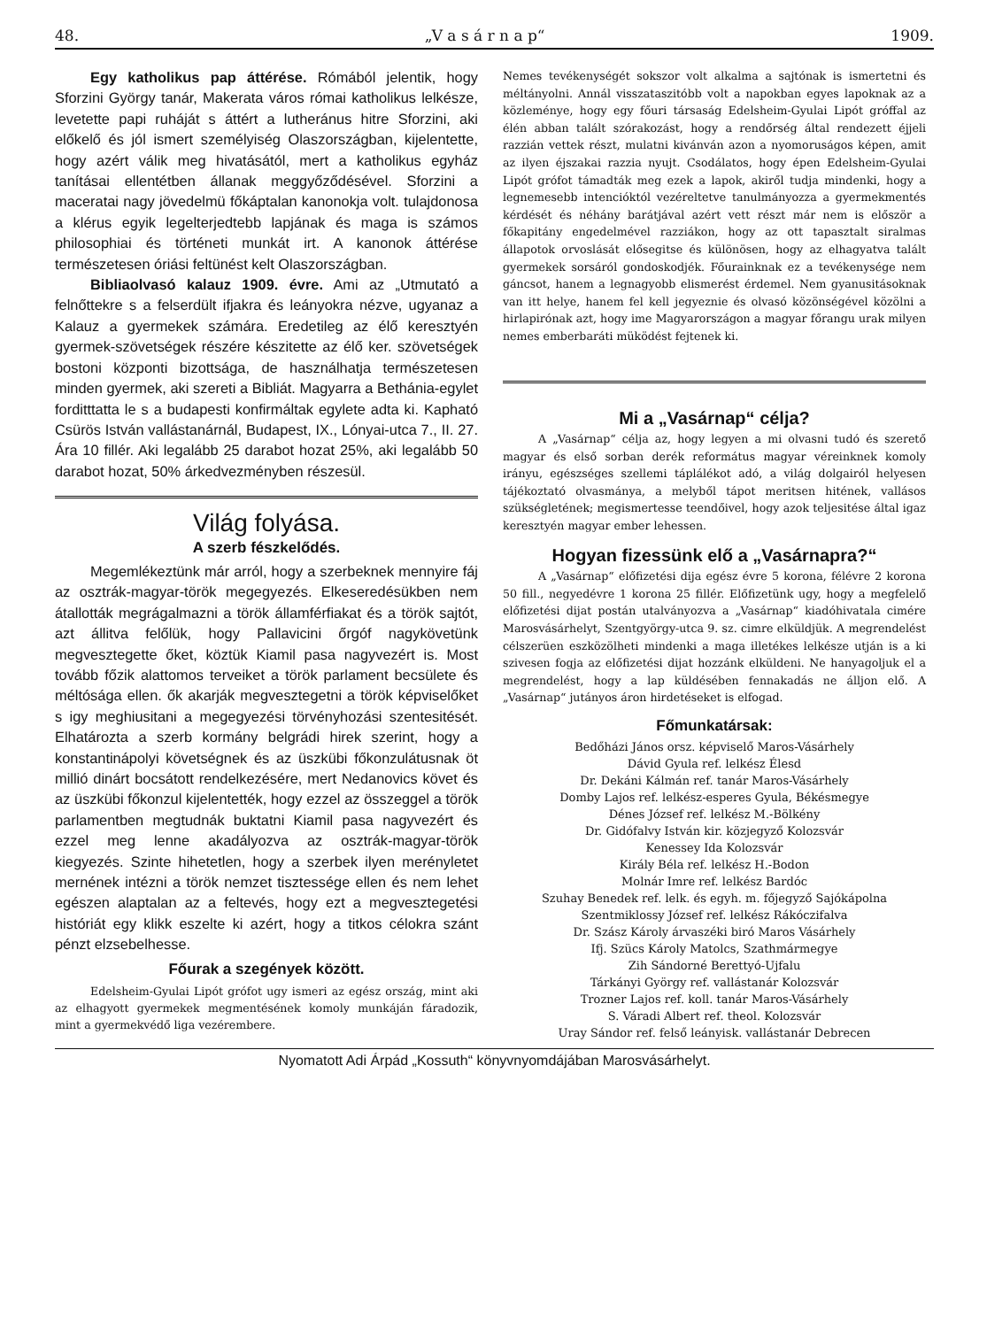48. „V a s á r n a p“1909.
Egy katholikus pap áttérése. Rómából jelentik, hogy Sforzini György tanár, Makerata város római katholikus lelkésze, levetette papi ruháját s áttért a lutheránus hitre Sforzini, aki előkelő és jól ismert személyiség Olaszországban, kijelentette, hogy azért válik meg hivatásától, mert a katholikus egyház tanításai ellentétben állanak meggyőződésével. Sforzini a maceratai nagy jövedelmü főkáptalan kanonokja volt. tulajdonosa a klérus egyik legelterjedtebb lapjának és maga is számos philosophiai és történeti munkát irt. A kanonok áttérése természetesen óriási feltünést kelt Olaszországban.
Bibliaolvasó kalauz 1909. évre. Ami az „Utmutató a felnőttekre s a felserdült ifjakra és leányokra nézve, ugyanaz a Kalauz a gyermekek számára. Eredetileg az élő keresztyén gyermek-szövetségek részére készitette az élő ker. szövetségek bostoni központi bizottsága, de használhatja természetesen minden gyermek, aki szereti a Bibliát. Magyarra a Bethánia-egylet forditttatta le s a budapesti konfirmáltak egylete adta ki. Kapható Csürös István vallástanárnál, Budapest, IX., Lónyai-utca 7., II. 27. Ára 10 fillér. Aki legalább 25 darabot hozat 25%, aki legalább 50 darabot hozat, 50% árkedvezményben részesül.
Világ folyása.
A szerb fészkelődés.
Megemlékeztünk már arról, hogy a szerbeknek mennyire fáj az osztrák-magyar-török megegyezés. Elkeseredésükben nem átallották megrágalmazni a török államférfiakat és a török sajtót, azt állitva felőlük, hogy Pallavicini őrgóf nagykövetünk megvesztegette őket, köztük Kiamil pasa nagyvezért is. Most tovább főzik alattomos terveiket a török parlament becsülete és méltósága ellen. ők akarják megvesztegetni a török képviselőket s igy meghiusitani a megegyezési törvényhozási szentesitését. Elhatározta a szerb kormány belgrádi hirek szerint, hogy a konstantinápolyi követségnek és az üszkübi főkonzulátusnak öt millió dinárt bocsátott rendelkezésére, mert Nedanovics követ és az üszkübi főkonzul kijelentették, hogy ezzel az összeggel a török parlamentben megtudnák buktatni Kiamil pasa nagyvezért és ezzel meg lenne akadályozva az osztrák-magyar-török kiegyezés. Szinte hihetetlen, hogy a szerbek ilyen merényletet mernének intézni a török nemzet tisztessége ellen és nem lehet egészen alaptalan az a feltevés, hogy ezt a megvesztegetési históriát egy klikk eszelte ki azért, hogy a titkos célokra szánt pénzt elzsebelhesse.
Főurak a szegények között.
Edelsheim-Gyulai Lipót grófot ugy ismeri az egész ország, mint aki az elhagyott gyermekek megmentésének komoly munkáján fáradozik, mint a gyermekvédő liga vezérembere.
Nemes tevékenységét sokszor volt alkalma a sajtónak is ismertetni és méltányolni. Annál visszataszitóbb volt a napokban egyes lapoknak az a közleménye, hogy egy főuri társaság Edelsheim-Gyulai Lipót gróffal az élén abban talált szórakozást, hogy a rendőrség által rendezett éjjeli razzián vettek részt, mulatni kivánván azon a nyomoruságos képen, amit az ilyen éjszakai razzia nyujt. Csodálatos, hogy épen Edelsheim-Gyulai Lipót grófot támadták meg ezek a lapok, akiről tudja mindenki, hogy a legnemesebb intencióktól vezéreltetve tanulmányozza a gyermekmentés kérdését és néhány barátjával azért vett részt már nem is először a főkapitány engedelmével razziákon, hogy az ott tapasztalt siralmas állapotok orvoslását elősegitse és különösen, hogy az elhagyatva talált gyermekek sorsáról gondoskodjék. Főurainknak ez a tevékenysége nem gáncsot, hanem a legnagyobb elismerést érdemel. Nem gyanusitásoknak van itt helye, hanem fel kell jegyeznie és olvasó közönségével közölni a hirlapirónak azt, hogy ime Magyarországon a magyar főrangu urak milyen nemes emberbaráti müködést fejtenek ki.
Mi a „Vasárnap“ célja?
A „Vasárnap“ célja az, hogy legyen a mi olvasni tudó és szerető magyar és első sorban derék református magyar véreinknek komoly irányu, egészséges szellemi táplálékot adó, a világ dolgairól helyesen tájékoztató olvasmánya, a melyből tápot meritsen hitének, vallásos szükségletének; megismertesse teendőivel, hogy azok teljesitése által igaz keresztyén magyar ember lehessen.
Hogyan fizessünk elő a „Vasárnapra?“
A „Vasárnap“ előfizetési dija egész évre 5 korona, félévre 2 korona 50 fill., negyedévre 1 korona 25 fillér. Előfizetünk ugy, hogy a megfelelő előfizetési dijat postán utalványozva a „Vasárnap“ kiadóhivatala cimére Marosvásárhelyt, Szentgyörgy-utca 9. sz. cimre elküldjük. A megrendelést célszerüen eszközölheti mindenki a maga illetékes lelkésze utján is a ki szivesen fogja az előfizetési dijat hozzánk elküldeni. Ne hanyagoljuk el a megrendelést, hogy a lap küldésében fennakadás ne álljon elő. A „Vasárnap“ jutányos áron hirdetéseket is elfogad.
Főmunkatársak:
Bedőházi János orsz. képviselő Maros-Vásárhely
Dávid Gyula ref. lelkész Élesd
Dr. Dekáni Kálmán ref. tanár Maros-Vásárhely
Domby Lajos ref. lelkész-esperes Gyula, Békésmegye
Dénes József ref. lelkész M.-Bölkény
Dr. Gidófalvy István kir. közjegyző Kolozsvár
Kenessey Ida Kolozsvár
Király Béla ref. lelkész H.-Bodon
Molnár Imre ref. lelkész Bardóc
Szuhay Benedek ref. lelk. és egyh. m. főjegyző Sajókápolna
Szentmiklossy József ref. lelkész Rákóczifalva
Dr. Szász Károly árvaszéki biró Maros Vásárhely
Ifj. Szücs Károly Matolcs, Szathmármegye
Zih Sándorné Berettyó-Ujfalu
Tárkányi György ref. vallástanár Kolozsvár
Trozner Lajos ref. koll. tanár Maros-Vásárhely
S. Váradi Albert ref. theol. Kolozsvár
Uray Sándor ref. felső leányisk. vallástanár Debrecen
Nyomatott Adi Árpád „Kossuth“ könyvnyomdájában Marosvásárhelyt.